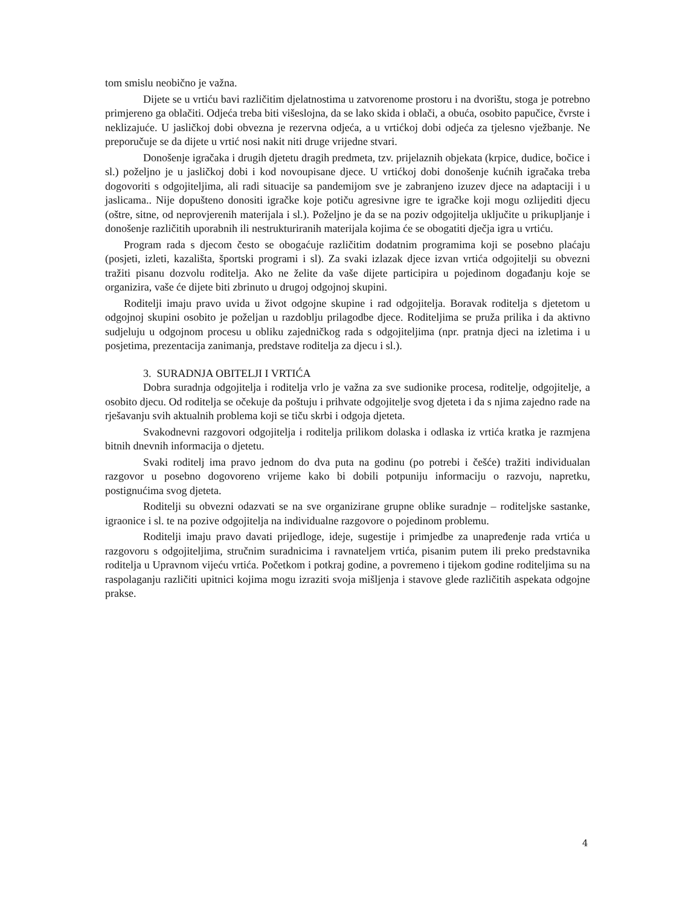tom smislu neobično je važna.
Dijete se u vrtiću bavi različitim djelatnostima u zatvorenome prostoru i na dvorištu, stoga je potrebno primjereno ga oblačiti. Odjeća treba biti višeslojna, da se lako skida i oblači, a obuća, osobito papučice, čvrste i neklizajuće. U jasličkoj dobi obvezna je rezervna odjeća, a u vrtićkoj dobi odjeća za tjelesno vježbanje. Ne preporučuje se da dijete u vrtić nosi nakit niti druge vrijedne stvari.
Donošenje igračaka i drugih djetetu dragih predmeta, tzv. prijelaznih objekata (krpice, dudice, bočice i sl.) poželjno je u jasličkoj dobi i kod novoupisane djece. U vrtićkoj dobi donošenje kućnih igračaka treba dogovoriti s odgojiteljima, ali radi situacije sa pandemijom sve je zabranjeno izuzev djece na adaptaciji i u jaslicama.. Nije dopušteno donositi igračke koje potiču agresivne igre te igračke koji mogu ozlijediti djecu (oštre, sitne, od neprovjerenih materijala i sl.). Poželjno je da se na poziv odgojitelja uključite u prikupljanje i donošenje različitih uporabnih ili nestrukturiranih materijala kojima će se obogatiti dječja igra u vrtiću.
Program rada s djecom često se obogaćuje različitim dodatnim programima koji se posebno plaćaju (posjeti, izleti, kazališta, športski programi i sl). Za svaki izlazak djece izvan vrtića odgojitelji su obvezni tražiti pisanu dozvolu roditelja. Ako ne želite da vaše dijete participira u pojedinom događanju koje se organizira, vaše će dijete biti zbrinuto u drugoj odgojnoj skupini.
Roditelji imaju pravo uvida u život odgojne skupine i rad odgojitelja. Boravak roditelja s djetetom u odgojnoj skupini osobito je poželjan u razdoblju prilagodbe djece. Roditeljima se pruža prilika i da aktivno sudjeluju u odgojnom procesu u obliku zajedničkog rada s odgojiteljima (npr. pratnja djeci na izletima i u posjetima, prezentacija zanimanja, predstave roditelja za djecu i sl.).
3. SURADNJA OBITELJI I VRTIĆA
Dobra suradnja odgojitelja i roditelja vrlo je važna za sve sudionike procesa, roditelje, odgojitelje, a osobito djecu. Od roditelja se očekuje da poštuju i prihvate odgojitelje svog djeteta i da s njima zajedno rade na rješavanju svih aktualnih problema koji se tiču skrbi i odgoja djeteta.
Svakodnevni razgovori odgojitelja i roditelja prilikom dolaska i odlaska iz vrtića kratka je razmjena bitnih dnevnih informacija o djetetu.
Svaki roditelj ima pravo jednom do dva puta na godinu (po potrebi i češće) tražiti individualan razgovor u posebno dogovoreno vrijeme kako bi dobili potpuniju informaciju o razvoju, napretku, postignućima svog djeteta.
Roditelji su obvezni odazvati se na sve organizirane grupne oblike suradnje – roditeljske sastanke, igraonice i sl. te na pozive odgojitelja na individualne razgovore o pojedinom problemu.
Roditelji imaju pravo davati prijedloge, ideje, sugestije i primjedbe za unapređenje rada vrtića u razgovoru s odgojiteljima, stručnim suradnicima i ravnateljem vrtića, pisanim putem ili preko predstavnika roditelja u Upravnom vijeću vrtića. Početkom i potkraj godine, a povremeno i tijekom godine roditeljima su na raspolaganju različiti upitnici kojima mogu izraziti svoja mišljenja i stavove glede različitih aspekata odgojne prakse.
4